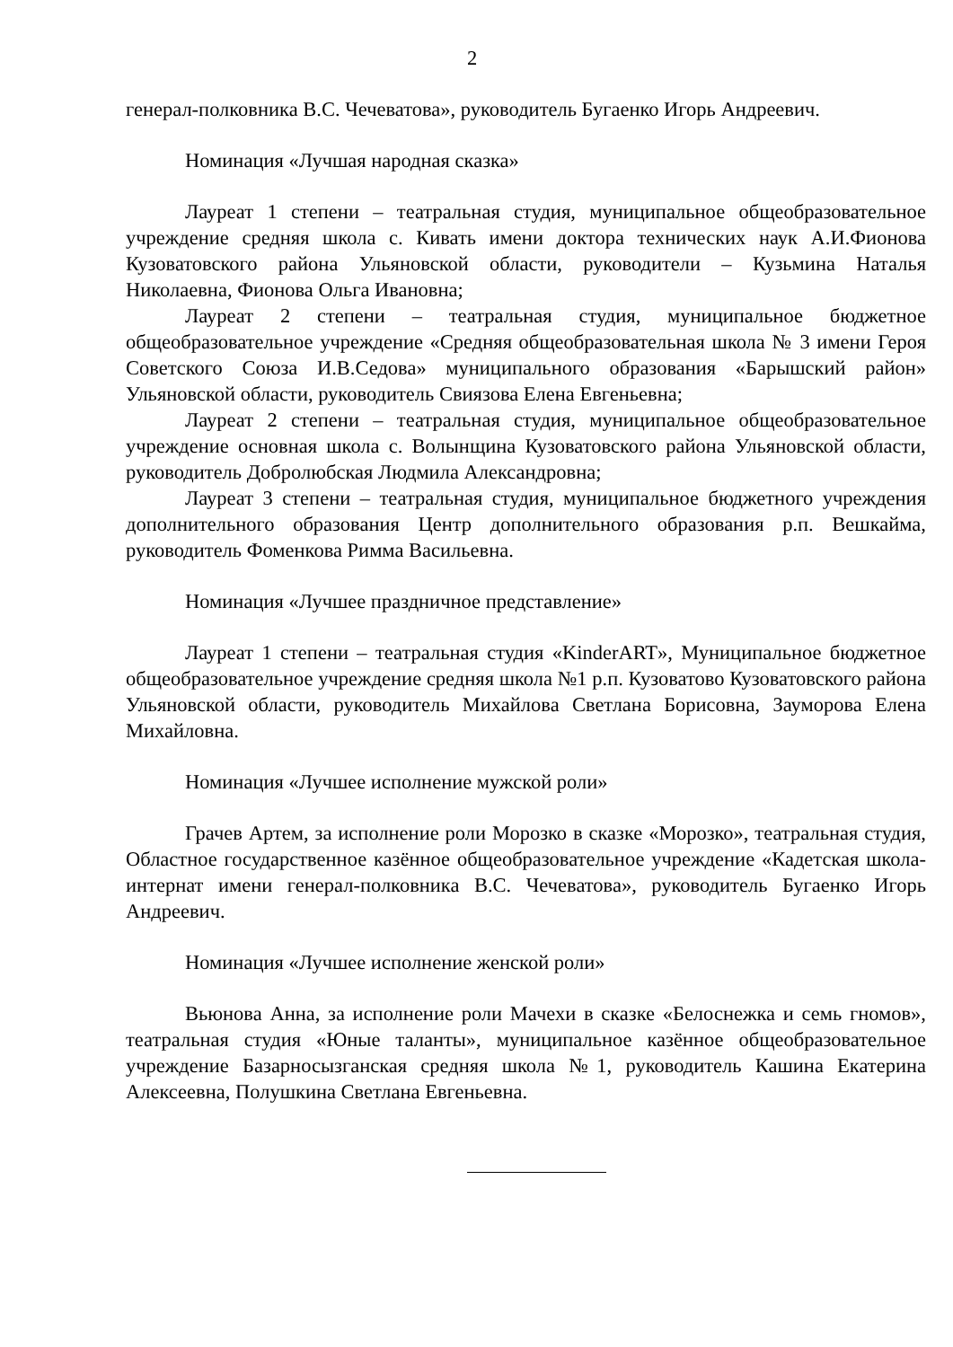2
генерал-полковника В.С. Чечеватова», руководитель Бугаенко Игорь Андреевич.
Номинация «Лучшая народная сказка»
Лауреат 1 степени – театральная студия, муниципальное общеобразовательное учреждение средняя школа с. Кивать имени доктора технических наук А.И.Фионова Кузоватовского района Ульяновской области, руководители – Кузьмина Наталья Николаевна, Фионова Ольга Ивановна;
Лауреат 2 степени – театральная студия, муниципальное бюджетное общеобразовательное учреждение «Средняя общеобразовательная школа № 3 имени Героя Советского Союза И.В.Седова» муниципального образования «Барышский район» Ульяновской области, руководитель Свиязова Елена Евгеньевна;
Лауреат 2 степени – театральная студия, муниципальное общеобразовательное учреждение основная школа с. Волынщина Кузоватовского района Ульяновской области, руководитель Добролюбская Людмила Александровна;
Лауреат 3 степени – театральная студия, муниципальное бюджетного учреждения дополнительного образования Центр дополнительного образования р.п. Вешкайма, руководитель Фоменкова Римма Васильевна.
Номинация «Лучшее праздничное представление»
Лауреат 1 степени – театральная студия «KinderART», Муниципальное бюджетное общеобразовательное учреждение средняя школа №1 р.п. Кузоватово Кузоватовского района Ульяновской области, руководитель Михайлова Светлана Борисовна, Зауморова Елена Михайловна.
Номинация «Лучшее исполнение мужской роли»
Грачев Артем, за исполнение роли Морозко в сказке «Морозко», театральная студия, Областное государственное казённое общеобразовательное учреждение «Кадетская школа-интернат имени генерал-полковника В.С. Чечеватова», руководитель Бугаенко Игорь Андреевич.
Номинация «Лучшее исполнение женской роли»
Вьюнова Анна, за исполнение роли Мачехи в сказке «Белоснежка и семь гномов», театральная студия «Юные таланты», муниципальное казённое общеобразовательное учреждение Базарносызганская средняя школа №1, руководитель Кашина Екатерина Алексеевна, Полушкина Светлана Евгеньевна.